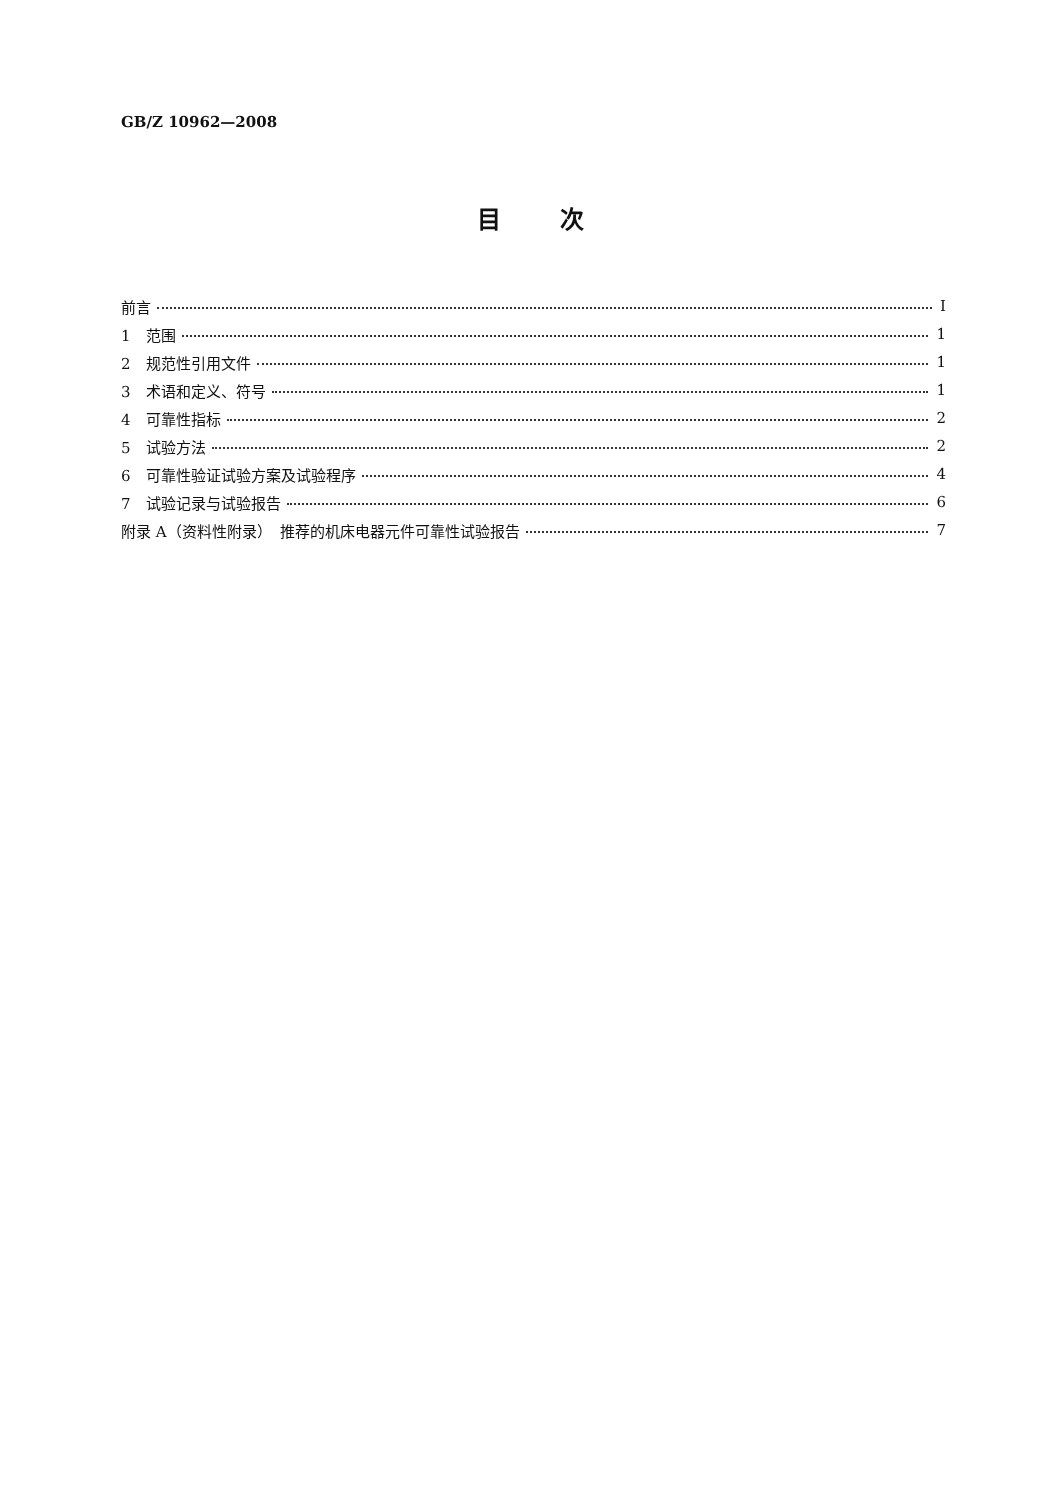GB/Z 10962—2008
目 次
前言 Ⅰ
1　范围 1
2　规范性引用文件 1
3　术语和定义、符号 1
4　可靠性指标 2
5　试验方法 2
6　可靠性验证试验方案及试验程序 4
7　试验记录与试验报告 6
附录 A（资料性附录）　推荐的机床电器元件可靠性试验报告 7